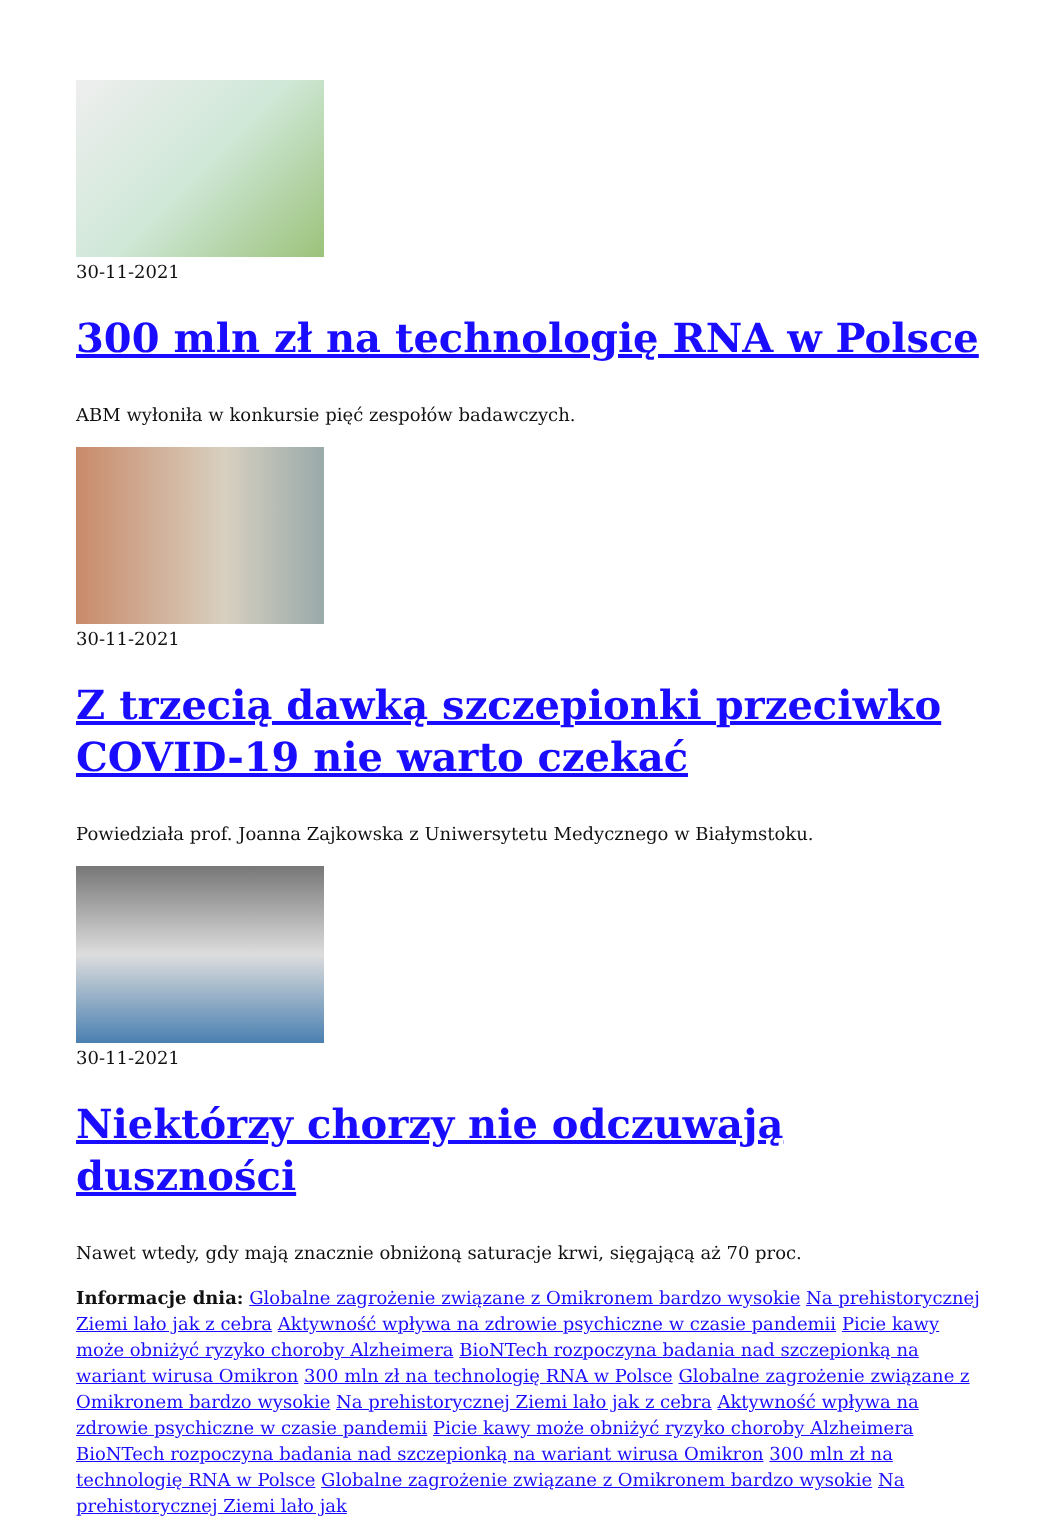30-11-2021
300 mln zł na technologię RNA w Polsce
ABM wyłoniła w konkursie pięć zespołów badawczych.
30-11-2021
Z trzecią dawką szczepionki przeciwko COVID-19 nie warto czekać
Powiedziała prof. Joanna Zajkowska z Uniwersytetu Medycznego w Białymstoku.
30-11-2021
Niektórzy chorzy nie odczuwają duszności
Nawet wtedy, gdy mają znacznie obniżoną saturacje krwi, sięgającą aż 70 proc.
Informacje dnia: Globalne zagrożenie związane z Omikronem bardzo wysokie Na prehistorycznej Ziemi lało jak z cebra Aktywność wpływa na zdrowie psychiczne w czasie pandemii Picie kawy może obniżyć ryzyko choroby Alzheimera BioNTech rozpoczyna badania nad szczepionką na wariant wirusa Omikron 300 mln zł na technologię RNA w Polsce Globalne zagrożenie związane z Omikronem bardzo wysokie Na prehistorycznej Ziemi lało jak z cebra Aktywność wpływa na zdrowie psychiczne w czasie pandemii Picie kawy może obniżyć ryzyko choroby Alzheimera BioNTech rozpoczyna badania nad szczepionką na wariant wirusa Omikron 300 mln zł na technologię RNA w Polsce Globalne zagrożenie związane z Omikronem bardzo wysokie Na prehistorycznej Ziemi lało jak